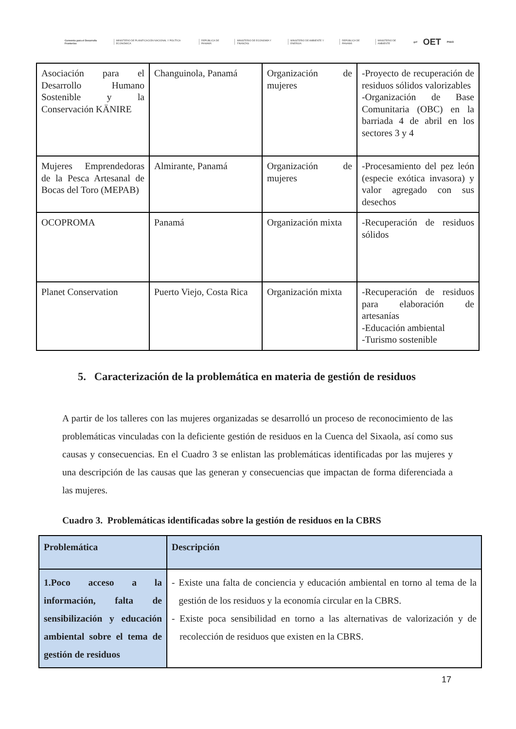Convenio para el Desarrollo Fronterizo MINISTERIO DE PLANIFICACIÓN NACIONAL Y POLÍTICA ECONÓMICA REPÚBLICA DE PANAMÁ MINISTERIO DE ECONOMÍA Y FINANZAS MINISTERIO DE AMBIENTE Y ENERGÍA REPÚBLICA DE PANAMÁ MINISTERIO DE AMBIENTE gef OET PNUD
| Asociación para el Desarrollo Humano Sostenible y la Conservación KÄNIRE | Changuinola, Panamá | Organización de mujeres | -Proyecto de recuperación de residuos sólidos valorizables -Organización de Base Comunitaria (OBC) en la barriada 4 de abril en los sectores 3 y 4 |
| Mujeres Emprendedoras de la Pesca Artesanal de Bocas del Toro (MEPAB) | Almirante, Panamá | Organización de mujeres | -Procesamiento del pez león (especie exótica invasora) y valor agregado con sus desechos |
| OCOPROMA | Panamá | Organización mixta | -Recuperación de residuos sólidos |
| Planet Conservation | Puerto Viejo, Costa Rica | Organización mixta | -Recuperación de residuos para elaboración de artesanías -Educación ambiental -Turismo sostenible |
5. Caracterización de la problemática en materia de gestión de residuos
A partir de los talleres con las mujeres organizadas se desarrolló un proceso de reconocimiento de las problemáticas vinculadas con la deficiente gestión de residuos en la Cuenca del Sixaola, así como sus causas y consecuencias. En el Cuadro 3 se enlistan las problemáticas identificadas por las mujeres y una descripción de las causas que las generan y consecuencias que impactan de forma diferenciada a las mujeres.
Cuadro 3. Problemáticas identificadas sobre la gestión de residuos en la CBRS
| Problemática | Descripción |
| --- | --- |
| 1.Poco acceso a la información, falta de sensibilización y educación ambiental sobre el tema de gestión de residuos | - Existe una falta de conciencia y educación ambiental en torno al tema de la gestión de los residuos y la economía circular en la CBRS. - Existe poca sensibilidad en torno a las alternativas de valorización y de recolección de residuos que existen en la CBRS. |
17